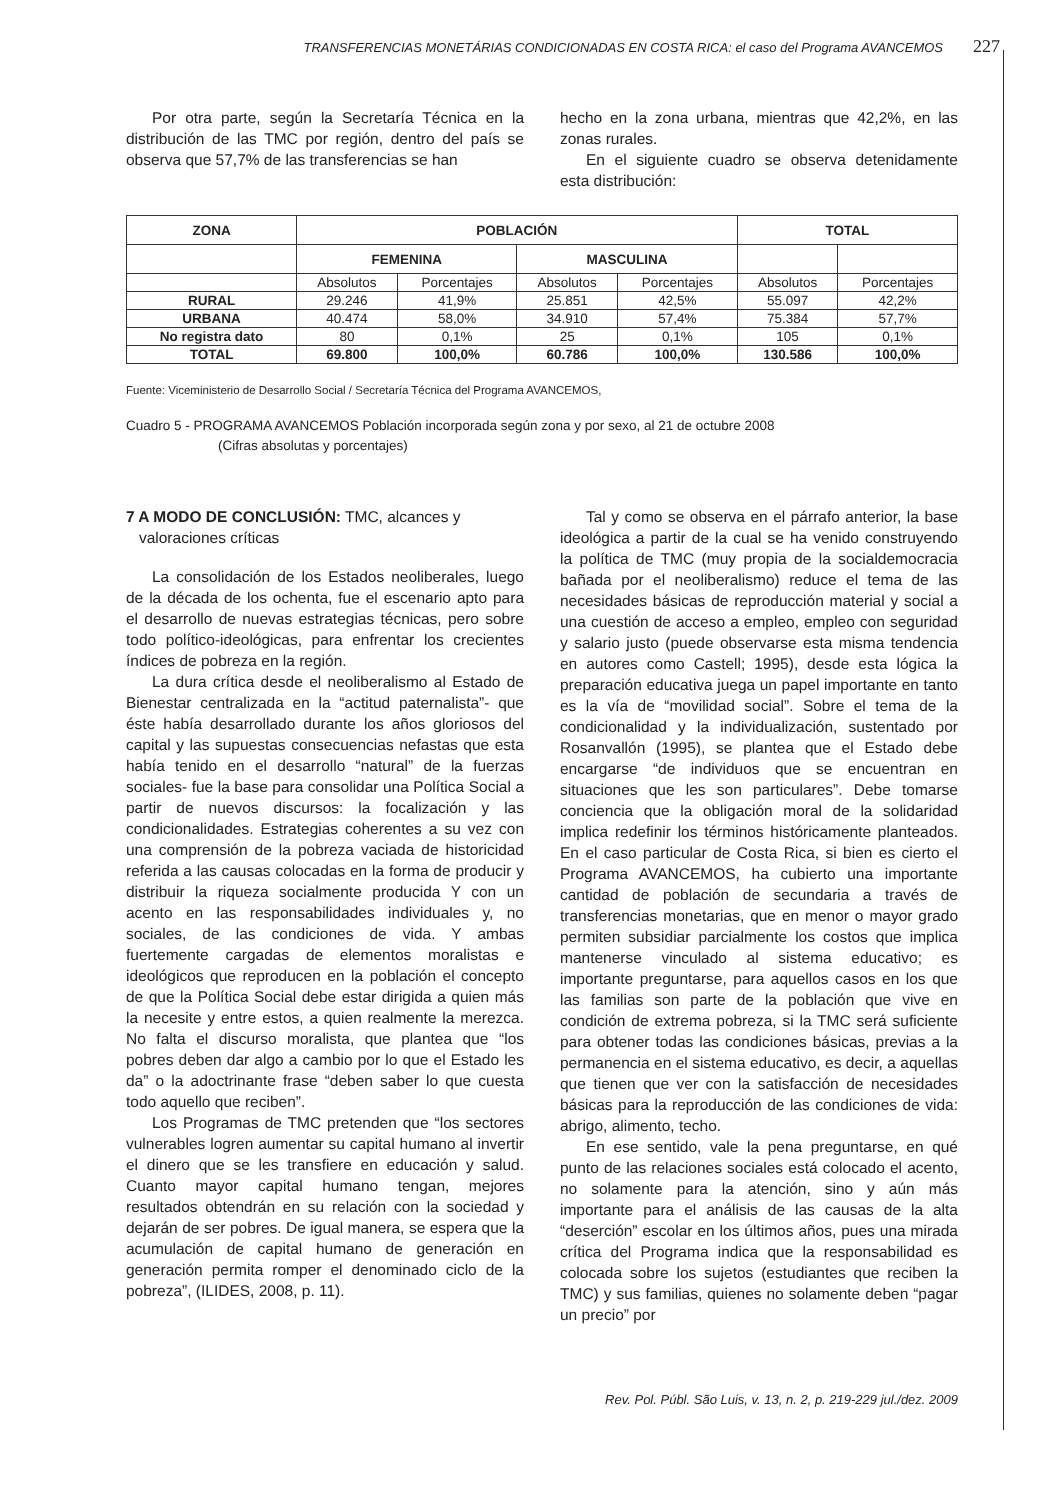TRANSFERENCIAS MONETÁRIAS CONDICIONADAS EN COSTA RICA: el caso del Programa AVANCEMOS 227
Por otra parte, según la Secretaría Técnica en la distribución de las TMC por región, dentro del país se observa que 57,7% de las transferencias se han
hecho en la zona urbana, mientras que 42,2%, en las zonas rurales.
En el siguiente cuadro se observa detenidamente esta distribución:
| ZONA | POBLACIÓN | | | | TOTAL | |
| --- | --- | --- | --- | --- | --- | --- |
| | FEMENINA | | MASCULINA | | | |
| | Absolutos | Porcentajes | Absolutos | Porcentajes | Absolutos | Porcentajes |
| RURAL | 29.246 | 41,9% | 25.851 | 42,5% | 55.097 | 42,2% |
| URBANA | 40.474 | 58,0% | 34.910 | 57,4% | 75.384 | 57,7% |
| No registra dato | 80 | 0,1% | 25 | 0,1% | 105 | 0,1% |
| TOTAL | 69.800 | 100,0% | 60.786 | 100,0% | 130.586 | 100,0% |
Fuente: Viceministerio de Desarrollo Social / Secretaría Técnica del Programa AVANCEMOS,
Cuadro 5 - PROGRAMA AVANCEMOS Población incorporada según zona y por sexo, al 21 de octubre 2008
(Cifras absolutas y porcentajes)
7 A MODO DE CONCLUSIÓN: TMC, alcances y
valoraciones críticas
La consolidación de los Estados neoliberales, luego de la década de los ochenta, fue el escenario apto para el desarrollo de nuevas estrategias técnicas, pero sobre todo político-ideológicas, para enfrentar los crecientes índices de pobreza en la región.
La dura crítica desde el neoliberalismo al Estado de Bienestar centralizada en la “actitud paternalista”- que éste había desarrollado durante los años gloriosos del capital y las supuestas consecuencias nefastas que esta había tenido en el desarrollo “natural” de la fuerzas sociales- fue la base para consolidar una Política Social a partir de nuevos discursos: la focalización y las condicionalidades. Estrategias coherentes a su vez con una comprensión de la pobreza vaciada de historicidad referida a las causas colocadas en la forma de producir y distribuir la riqueza socialmente producida Y con un acento en las responsabilidades individuales y, no sociales, de las condiciones de vida. Y ambas fuertemente cargadas de elementos moralistas e ideológicos que reproducen en la población el concepto de que la Política Social debe estar dirigida a quien más la necesite y entre estos, a quien realmente la merezca. No falta el discurso moralista, que plantea que “los pobres deben dar algo a cambio por lo que el Estado les da” o la adoctrinante frase “deben saber lo que cuesta todo aquello que reciben”.
Los Programas de TMC pretenden que “los sectores vulnerables logren aumentar su capital humano al invertir el dinero que se les transfiere en educación y salud. Cuanto mayor capital humano tengan, mejores resultados obtendrán en su relación con la sociedad y dejarán de ser pobres. De igual manera, se espera que la acumulación de capital humano de generación en generación permita romper el denominado ciclo de la pobreza”, (ILIDES, 2008, p. 11).
Tal y como se observa en el párrafo anterior, la base ideológica a partir de la cual se ha venido construyendo la política de TMC (muy propia de la socialdemocracia bañada por el neoliberalismo) reduce el tema de las necesidades básicas de reproducción material y social a una cuestión de acceso a empleo, empleo con seguridad y salario justo (puede observarse esta misma tendencia en autores como Castell; 1995), desde esta lógica la preparación educativa juega un papel importante en tanto es la vía de “movilidad social”. Sobre el tema de la condicionalidad y la individualización, sustentado por Rosanvallón (1995), se plantea que el Estado debe encargarse “de individuos que se encuentran en situaciones que les son particulares”. Debe tomarse conciencia que la obligación moral de la solidaridad implica redefinir los términos históricamente planteados. En el caso particular de Costa Rica, si bien es cierto el Programa AVANCEMOS, ha cubierto una importante cantidad de población de secundaria a través de transferencias monetarias, que en menor o mayor grado permiten subsidiar parcialmente los costos que implica mantenerse vinculado al sistema educativo; es importante preguntarse, para aquellos casos en los que las familias son parte de la población que vive en condición de extrema pobreza, si la TMC será suficiente para obtener todas las condiciones básicas, previas a la permanencia en el sistema educativo, es decir, a aquellas que tienen que ver con la satisfacción de necesidades básicas para la reproducción de las condiciones de vida: abrigo, alimento, techo.
En ese sentido, vale la pena preguntarse, en qué punto de las relaciones sociales está colocado el acento, no solamente para la atención, sino y aún más importante para el análisis de las causas de la alta “deserción” escolar en los últimos años, pues una mirada crítica del Programa indica que la responsabilidad es colocada sobre los sujetos (estudiantes que reciben la TMC) y sus familias, quienes no solamente deben “pagar un precio” por
Rev. Pol. Públ. São Luis, v. 13, n. 2, p. 219-229 jul./dez. 2009